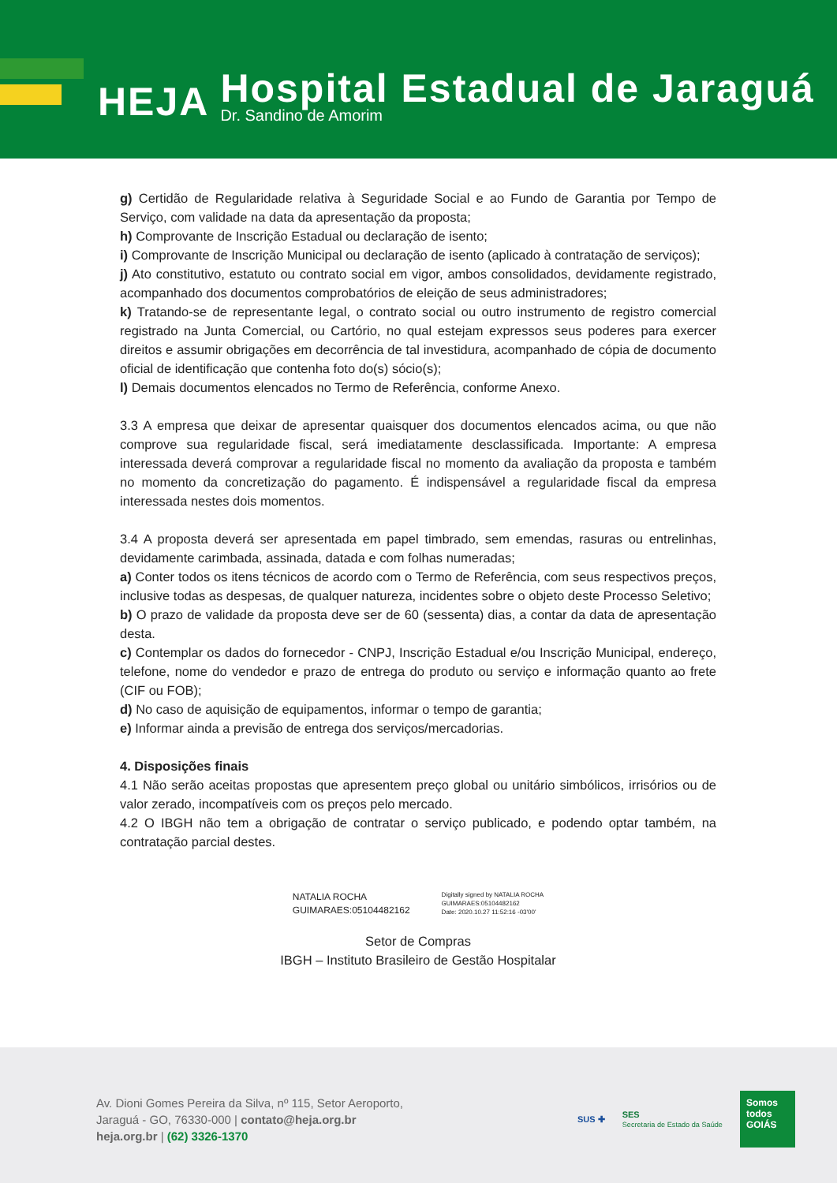HEJA
Hospital Estadual de Jaraguá
Dr. Sandino de Amorim
g) Certidão de Regularidade relativa à Seguridade Social e ao Fundo de Garantia por Tempo de Serviço, com validade na data da apresentação da proposta;
h) Comprovante de Inscrição Estadual ou declaração de isento;
i) Comprovante de Inscrição Municipal ou declaração de isento (aplicado à contratação de serviços);
j) Ato constitutivo, estatuto ou contrato social em vigor, ambos consolidados, devidamente registrado, acompanhado dos documentos comprobatórios de eleição de seus administradores;
k) Tratando-se de representante legal, o contrato social ou outro instrumento de registro comercial registrado na Junta Comercial, ou Cartório, no qual estejam expressos seus poderes para exercer direitos e assumir obrigações em decorrência de tal investidura, acompanhado de cópia de documento oficial de identificação que contenha foto do(s) sócio(s);
l) Demais documentos elencados no Termo de Referência, conforme Anexo.
3.3 A empresa que deixar de apresentar quaisquer dos documentos elencados acima, ou que não comprove sua regularidade fiscal, será imediatamente desclassificada. Importante: A empresa interessada deverá comprovar a regularidade fiscal no momento da avaliação da proposta e também no momento da concretização do pagamento. É indispensável a regularidade fiscal da empresa interessada nestes dois momentos.
3.4 A proposta deverá ser apresentada em papel timbrado, sem emendas, rasuras ou entrelinhas, devidamente carimbada, assinada, datada e com folhas numeradas;
a) Conter todos os itens técnicos de acordo com o Termo de Referência, com seus respectivos preços, inclusive todas as despesas, de qualquer natureza, incidentes sobre o objeto deste Processo Seletivo;
b) O prazo de validade da proposta deve ser de 60 (sessenta) dias, a contar da data de apresentação desta.
c) Contemplar os dados do fornecedor - CNPJ, Inscrição Estadual e/ou Inscrição Municipal, endereço, telefone, nome do vendedor e prazo de entrega do produto ou serviço e informação quanto ao frete (CIF ou FOB);
d) No caso de aquisição de equipamentos, informar o tempo de garantia;
e) Informar ainda a previsão de entrega dos serviços/mercadorias.
4. Disposições finais
4.1 Não serão aceitas propostas que apresentem preço global ou unitário simbólicos, irrisórios ou de valor zerado, incompatíveis com os preços pelo mercado.
4.2 O IBGH não tem a obrigação de contratar o serviço publicado, e podendo optar também, na contratação parcial destes.
NATALIA ROCHA
GUIMARAES:05104482162
Digitally signed by NATALIA ROCHA
GUIMARAES:05104482162
Date: 2020.10.27 11:52:16 -03'00'
Setor de Compras
IBGH – Instituto Brasileiro de Gestão Hospitalar
Av. Dioni Gomes Pereira da Silva, nº 115, Setor Aeroporto,
Jaraguá - GO, 76330-000 | contato@heja.org.br
heja.org.br | (62) 3326-1370
SUS ✚ SES
Secretaria de Estado da Saúde
Somos todos
GOIÁS